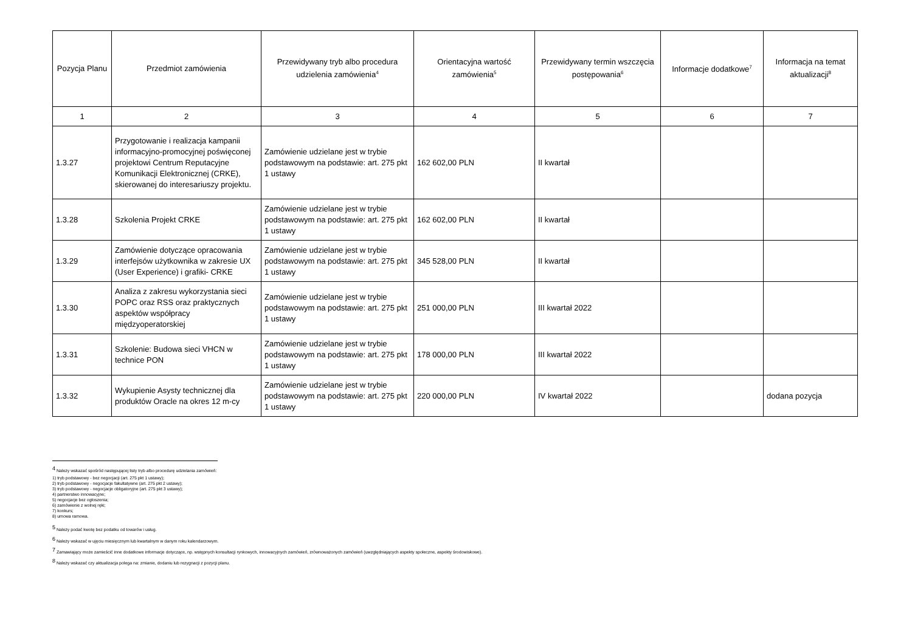| Pozycja Planu | Przedmiot zamówienia | Przewidywany tryb albo procedura udzielenia zamówienia<sup>4</sup> | Orientacyjna wartość zamówienia<sup>5</sup> | Przewidywany termin wszczęcia postępowania<sup>6</sup> | Informacje dodatkowe<sup>7</sup> | Informacja na temat aktualizacji<sup>8</sup> |
| --- | --- | --- | --- | --- | --- | --- |
| 1 | 2 | 3 | 4 | 5 | 6 | 7 |
| 1.3.27 | Przygotowanie i realizacja kampanii informacyjno-promocyjnej poświęconej projektowi Centrum Reputacyjne Komunikacji Elektronicznej (CRKE), skierowanej do interesariuszy projektu. | Zamówienie udzielane jest w trybie podstawowym na podstawie: art. 275 pkt 1 ustawy | 162 602,00 PLN | II kwartał | | |
| 1.3.28 | Szkolenia Projekt CRKE | Zamówienie udzielane jest w trybie podstawowym na podstawie: art. 275 pkt 1 ustawy | 162 602,00 PLN | II kwartał | | |
| 1.3.29 | Zamówienie dotyczące opracowania interfejsów użytkownika w zakresie UX (User Experience) i grafiki- CRKE | Zamówienie udzielane jest w trybie podstawowym na podstawie: art. 275 pkt 1 ustawy | 345 528,00 PLN | II kwartał | | |
| 1.3.30 | Analiza z zakresu wykorzystania sieci POPC oraz RSS oraz praktycznych aspektów współpracy międzyoperatorskiej | Zamówienie udzielane jest w trybie podstawowym na podstawie: art. 275 pkt 1 ustawy | 251 000,00 PLN | III kwartał 2022 | | |
| 1.3.31 | Szkolenie: Budowa sieci VHCN w technice PON | Zamówienie udzielane jest w trybie podstawowym na podstawie: art. 275 pkt 1 ustawy | 178 000,00 PLN | III kwartał 2022 | | |
| 1.3.32 | Wykupienie Asysty technicznej dla produktów Oracle na okres 12 m-cy | Zamówienie udzielane jest w trybie podstawowym na podstawie: art. 275 pkt 1 ustawy | 220 000,00 PLN | IV kwartał 2022 | | dodana pozycja |
<sup>4</sup> Należy wskazać spośród następującej listy tryb albo procedurę udzielania zamówień:
1) tryb podstawowy - bez negocjacji (art. 275 pkt 1 ustawy);
2) tryb podstawowy - negocjacje fakultatywne (art. 275 pkt 2 ustawy);
3) tryb podstawowy - negocjacje obligatoryjne (art. 275 pkt 3 ustawy);
4) partnerstwo innowacyjne;
5) negocjacje bez ogłoszenia;
6) zamówienie z wolnej ręki;
7) konkurs;
8) umowa ramowa.
<sup>5</sup> Należy podać kwotę bez podatku od towarów i usług.
<sup>6</sup> Należy wskazać w ujęciu miesięcznym lub kwartalnym w danym roku kalendarzowym.
<sup>7</sup> Zamawiający może zamieścić inne dodatkowe informacje dotyczące, np. wstępnych konsultacji rynkowych, innowacyjnych zamówień, zrównoważonych zamówień (uwzględniających aspekty społeczne, aspekty środowiskowe).
<sup>8</sup> Należy wskazać czy aktualizacja polega na: zmianie, dodaniu lub rezygnacji z pozycji planu.